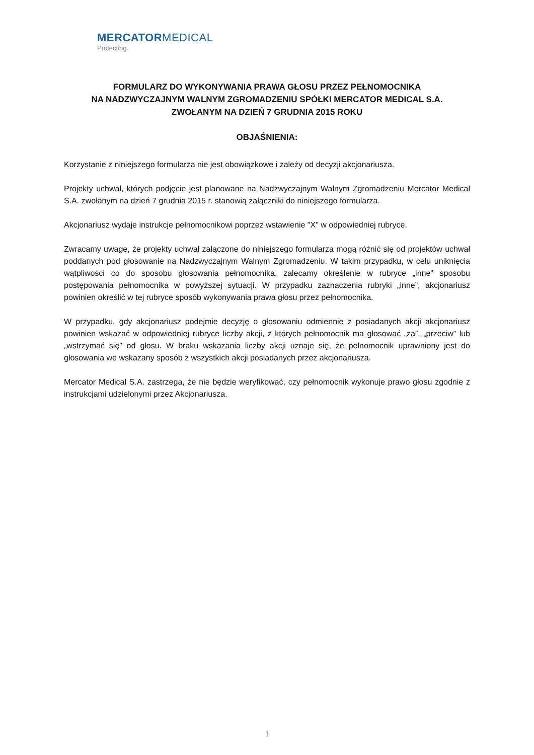MERCATORMEDICAL
Protecting.
FORMULARZ DO WYKONYWANIA PRAWA GŁOSU PRZEZ PEŁNOMOCNIKA
NA NADZWYCZAJNYM WALNYM ZGROMADZENIU SPÓŁKI MERCATOR MEDICAL S.A.
ZWOŁANYM NA DZIEŃ 7 GRUDNIA 2015 ROKU
OBJAŚNIENIA:
Korzystanie z niniejszego formularza nie jest obowiązkowe i zależy od decyzji akcjonariusza.
Projekty uchwał, których podjęcie jest planowane na Nadzwyczajnym Walnym Zgromadzeniu Mercator Medical S.A. zwołanym na dzień 7 grudnia 2015 r. stanowią załączniki do niniejszego formularza.
Akcjonariusz wydaje instrukcje pełnomocnikowi poprzez wstawienie "X" w odpowiedniej rubryce.
Zwracamy uwagę, że projekty uchwał załączone do niniejszego formularza mogą różnić się od projektów uchwał poddanych pod głosowanie na Nadzwyczajnym Walnym Zgromadzeniu. W takim przypadku, w celu uniknięcia wątpliwości co do sposobu głosowania pełnomocnika, zalecamy określenie w rubryce „inne” sposobu postępowania pełnomocnika w powyższej sytuacji. W przypadku zaznaczenia rubryki „inne”, akcjonariusz powinien określić w tej rubryce sposób wykonywania prawa głosu przez pełnomocnika.
W przypadku, gdy akcjonariusz podejmie decyzję o głosowaniu odmiennie z posiadanych akcji akcjonariusz powinien wskazać w odpowiedniej rubryce liczby akcji, z których pełnomocnik ma głosować „za”, „przeciw” lub „wstrzymać się” od głosu. W braku wskazania liczby akcji uznaje się, że pełnomocnik uprawniony jest do głosowania we wskazany sposób z wszystkich akcji posiadanych przez akcjonariusza.
Mercator Medical S.A. zastrzega, że nie będzie weryfikować, czy pełnomocnik wykonuje prawo głosu zgodnie z instrukcjami udzielonymi przez Akcjonariusza.
1